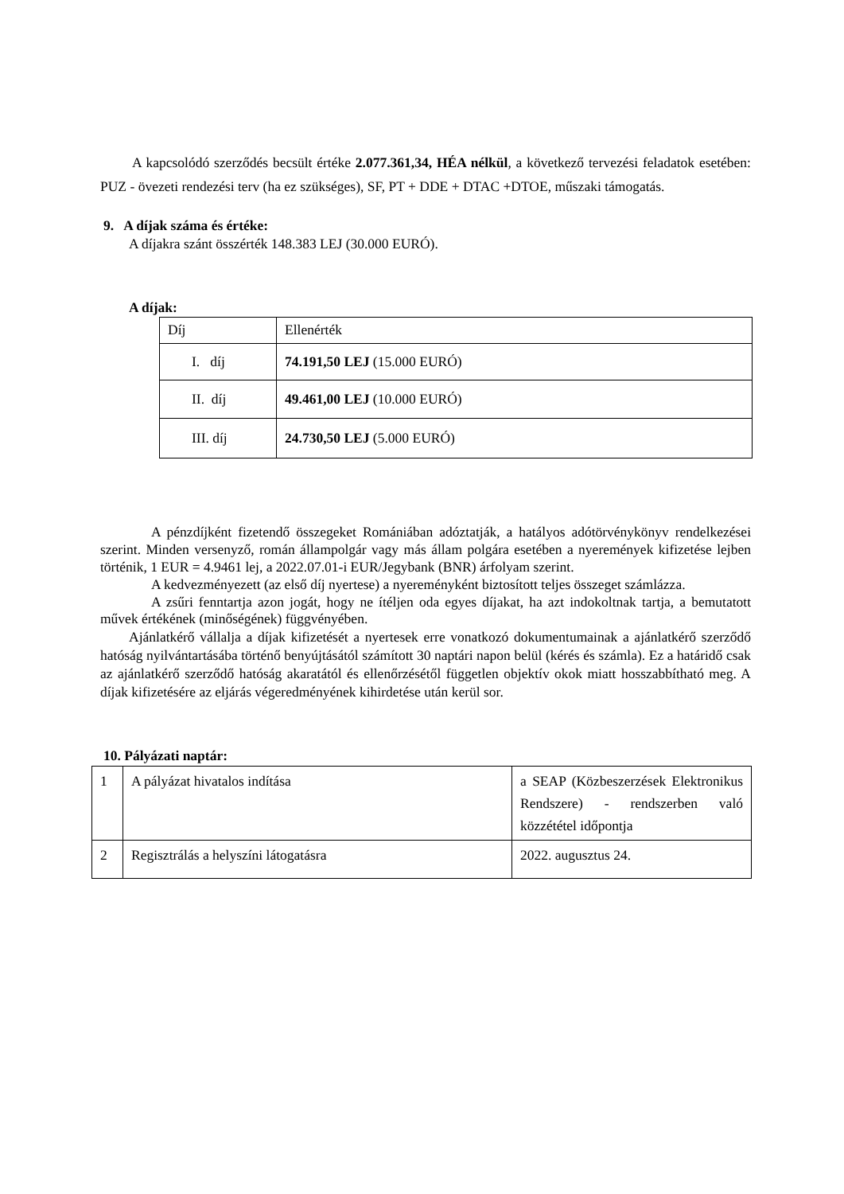A kapcsolódó szerződés becsült értéke 2.077.361,34, HÉA nélkül, a következő tervezési feladatok esetében: PUZ - övezeti rendezési terv (ha ez szükséges), SF, PT + DDE + DTAC +DTOE, műszaki támogatás.
9. A díjak száma és értéke:
A díjakra szánt összérték 148.383 LEJ (30.000 EURÓ).
A díjak:
| Díj | Ellenérték |
| I. díj | 74.191,50 LEJ (15.000 EURÓ) |
| II. díj | 49.461,00 LEJ (10.000 EURÓ) |
| III. díj | 24.730,50 LEJ (5.000 EURÓ) |
A pénzdíjként fizetendő összegeket Romániában adóztatják, a hatályos adótörvénykönyv rendelkezései szerint. Minden versenyző, román állampolgár vagy más állam polgára esetében a nyeremények kifizetése lejben történik, 1 EUR = 4.9461 lej, a 2022.07.01-i EUR/Jegybank (BNR) árfolyam szerint.
A kedvezményezett (az első díj nyertese) a nyereményként biztosított teljes összeget számlázza.
A zsűri fenntartja azon jogát, hogy ne ítéljen oda egyes díjakat, ha azt indokoltnak tartja, a bemutatott művek értékének (minőségének) függvényében.
Ajánlatkérő vállalja a díjak kifizetését a nyertesek erre vonatkozó dokumentumainak a ajánlatkérő szerződő hatóság nyilvántartásába történő benyújtásától számított 30 naptári napon belül (kérés és számla). Ez a határidő csak az ajánlatkérő szerződő hatóság akaratától és ellenőrzésétől független objektív okok miatt hosszabbítható meg. A díjak kifizetésére az eljárás végeredményének kihirdetése után kerül sor.
10. Pályázati naptár:
| 1 | A pályázat hivatalos indítása | a SEAP (Közbeszerzések Elektronikus Rendszere) - rendszerben való közzététel időpontja |
| 2 | Regisztrálás a helyszíni látogatásra | 2022. augusztus 24. |